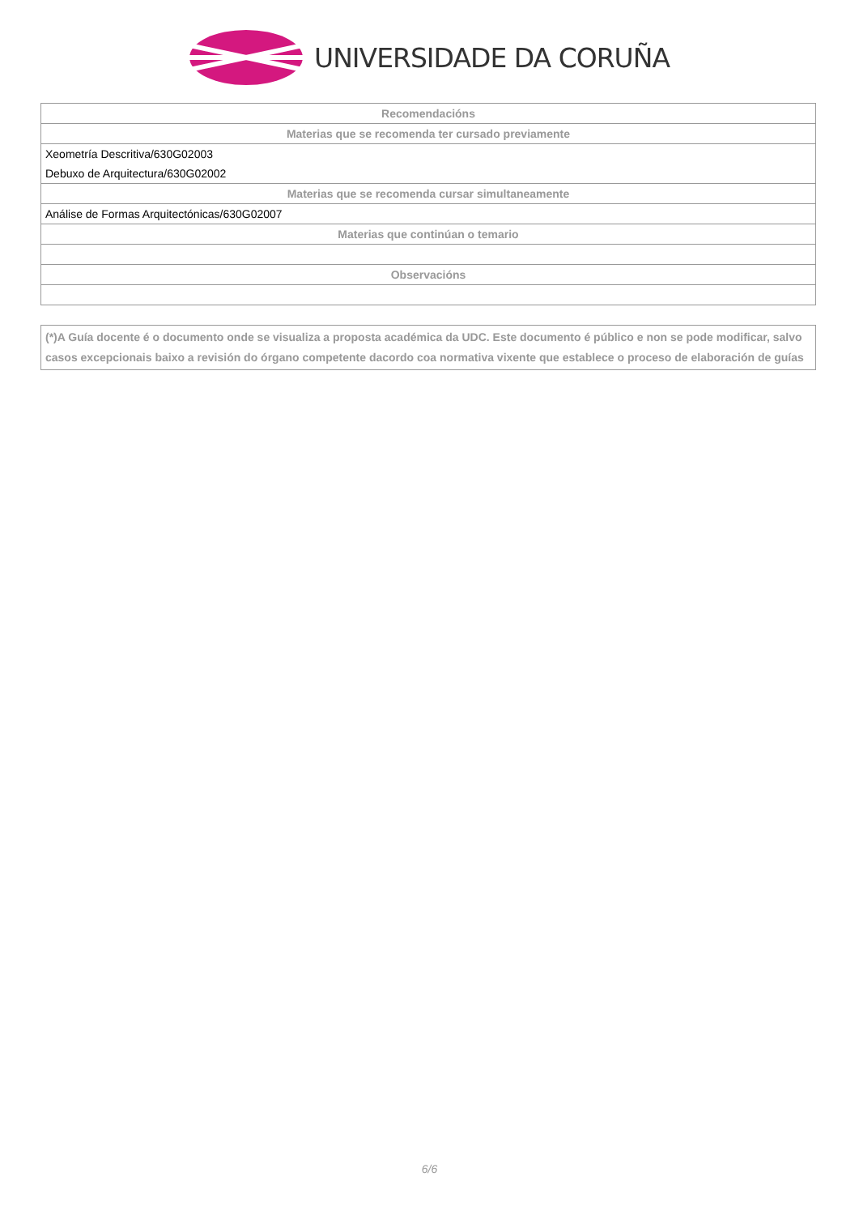UNIVERSIDADE DA CORUÑA
| Recomendacións |
| --- |
| Materias que se recomenda ter cursado previamente |
| Xeometría Descritiva/630G02003 |
| Debuxo de Arquitectura/630G02002 |
| Materias que se recomenda cursar simultaneamente |
| Análise de Formas Arquitectónicas/630G02007 |
| Materias que continúan o temario |
| Observacións |
(*)A Guía docente é o documento onde se visualiza a proposta académica da UDC. Este documento é público e non se pode modificar, salvo casos excepcionais baixo a revisión do órgano competente dacordo coa normativa vixente que establece o proceso de elaboración de guías
6/6